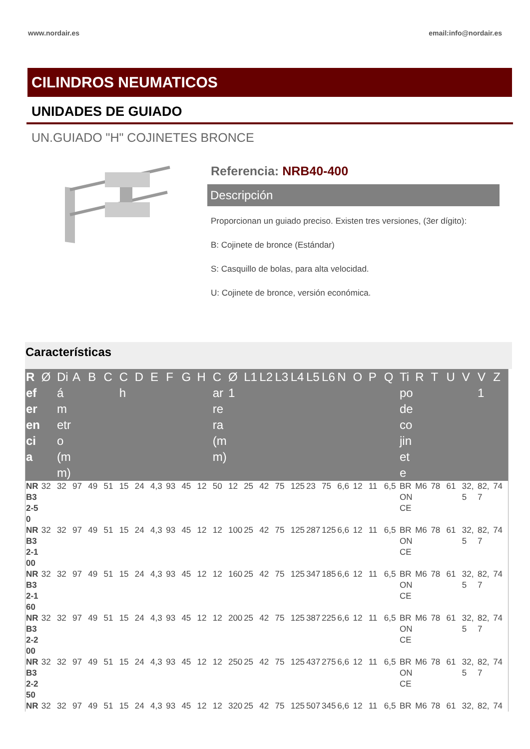www.nordair.es email:info@nordair.es
CILINDROS NEUMATICOS
UNIDADES DE GUIADO
UN.GUIADO "H" COJINETES BRONCE
Referencia: NRB40-400
Descripción
Proporcionan un guiado preciso. Existen tres versiones, (3er dígito):
B: Cojinete de bronce (Estándar)
S: Casquillo de bolas, para alta velocidad.
U: Cojinete de bronce, versión económica.
Características
| Referencia | Ø | Diámetro (mm) | A | B | C | Ch | D | E | F | G | H | Carrera (mm) | Ø1 | L1 | L2 | L3 | L4 | L5 | L6 | N | O | P | Q | Tipo de cojinete | R | T | U | V | V1 | Z |
| --- | --- | --- | --- | --- | --- | --- | --- | --- | --- | --- | --- | --- | --- | --- | --- | --- | --- | --- | --- | --- | --- | --- | --- | --- | --- | --- | --- | --- | --- | --- |
| NRB32-50 | 32 | 32 | 97 | 49 | 51 | 15 | 24 | 4,3 | 93 | 45 | 12 | 50 | 12 | 25 | 42 | 75 | 125 | 23 | 75 | 6,6 | 12 | 11 | 6,5 | BRONCE | M6 | 78 | 61 | 32,5 | 82,7 | 74 |
| NRB32-100 | 32 | 32 | 97 | 49 | 51 | 15 | 24 | 4,3 | 93 | 45 | 12 | 12 | 100 | 25 | 42 | 75 | 125 | 287 | 125 | 6,6 | 12 | 11 | 6,5 | BRONCE | M6 | 78 | 61 | 32,5 | 82,7 | 74 |
| NRB32-160 | 32 | 32 | 97 | 49 | 51 | 15 | 24 | 4,3 | 93 | 45 | 12 | 12 | 160 | 25 | 42 | 75 | 125 | 347 | 185 | 6,6 | 12 | 11 | 6,5 | BRONCE | M6 | 78 | 61 | 32,5 | 82,7 | 74 |
| NRB32-200 | 32 | 32 | 97 | 49 | 51 | 15 | 24 | 4,3 | 93 | 45 | 12 | 12 | 200 | 25 | 42 | 75 | 125 | 387 | 225 | 6,6 | 12 | 11 | 6,5 | BRONCE | M6 | 78 | 61 | 32,5 | 82,7 | 74 |
| NRB32-250 | 32 | 32 | 97 | 49 | 51 | 15 | 24 | 4,3 | 93 | 45 | 12 | 12 | 250 | 25 | 42 | 75 | 125 | 437 | 275 | 6,6 | 12 | 11 | 6,5 | BRONCE | M6 | 78 | 61 | 32,5 | 82,7 | 74 |
| NR | 32 | 32 | 97 | 49 | 51 | 15 | 24 | 4,3 | 93 | 45 | 12 | 12 | 320 | 25 | 42 | 75 | 125 | 507 | 345 | 6,6 | 12 | 11 | 6,5 | BR | M6 | 78 | 61 | 32, | 82, | 74 |